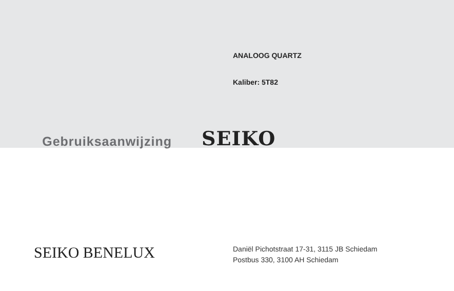ANALOOG QUARTZ
Kaliber: 5T82
Gebruiksaanwijzing
SEIKO
SEIKO BENELUX
Daniël Pichotstraat 17-31, 3115 JB Schiedam
Postbus 330, 3100 AH Schiedam